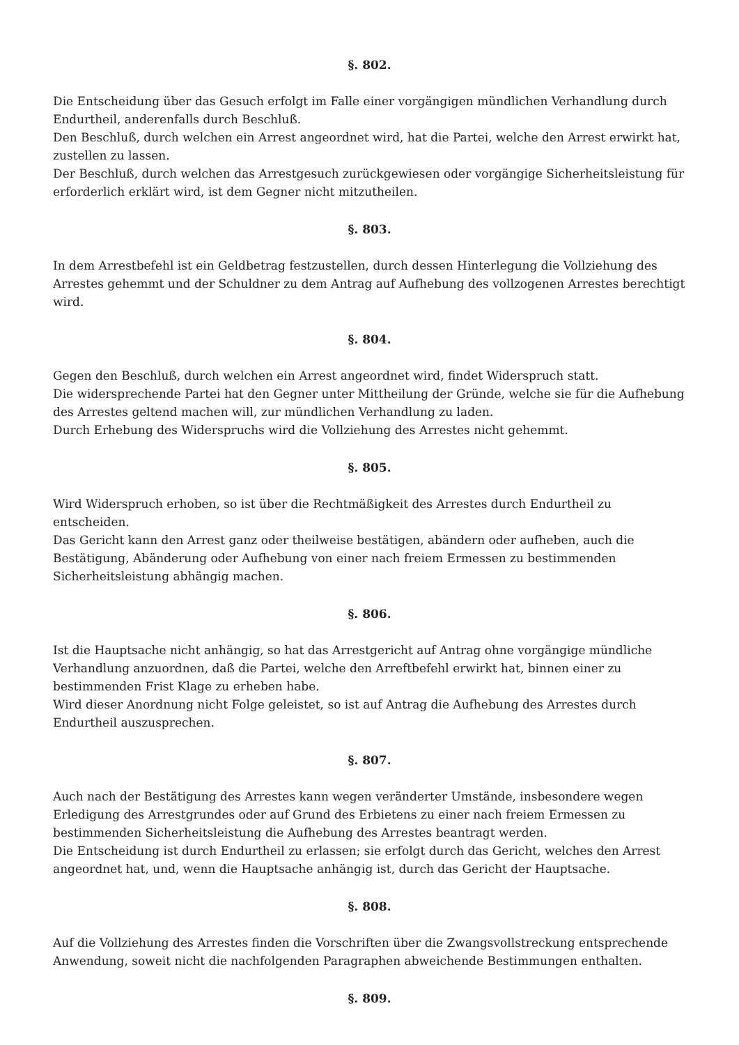§. 802.
Die Entscheidung über das Gesuch erfolgt im Falle einer vorgängigen mündlichen Verhandlung durch Endurtheil, anderenfalls durch Beschluß.
Den Beschluß, durch welchen ein Arrest angeordnet wird, hat die Partei, welche den Arrest erwirkt hat, zustellen zu lassen.
Der Beschluß, durch welchen das Arrestgesuch zurückgewiesen oder vorgängige Sicherheitsleistung für erforderlich erklärt wird, ist dem Gegner nicht mitzutheilen.
§. 803.
In dem Arrestbefehl ist ein Geldbetrag festzustellen, durch dessen Hinterlegung die Vollziehung des Arrestes gehemmt und der Schuldner zu dem Antrag auf Aufhebung des vollzogenen Arrestes berechtigt wird.
§. 804.
Gegen den Beschluß, durch welchen ein Arrest angeordnet wird, findet Widerspruch statt.
Die widersprechende Partei hat den Gegner unter Mittheilung der Gründe, welche sie für die Aufhebung des Arrestes geltend machen will, zur mündlichen Verhandlung zu laden.
Durch Erhebung des Widerspruchs wird die Vollziehung des Arrestes nicht gehemmt.
§. 805.
Wird Widerspruch erhoben, so ist über die Rechtmäßigkeit des Arrestes durch Endurtheil zu entscheiden.
Das Gericht kann den Arrest ganz oder theilweise bestätigen, abändern oder aufheben, auch die Bestätigung, Abänderung oder Aufhebung von einer nach freiem Ermessen zu bestimmenden Sicherheitsleistung abhängig machen.
§. 806.
Ist die Hauptsache nicht anhängig, so hat das Arrestgericht auf Antrag ohne vorgängige mündliche Verhandlung anzuordnen, daß die Partei, welche den Arreftbefehl erwirkt hat, binnen einer zu bestimmenden Frist Klage zu erheben habe.
Wird dieser Anordnung nicht Folge geleistet, so ist auf Antrag die Aufhebung des Arrestes durch Endurtheil auszusprechen.
§. 807.
Auch nach der Bestätigung des Arrestes kann wegen veränderter Umstände, insbesondere wegen Erledigung des Arrestgrundes oder auf Grund des Erbietens zu einer nach freiem Ermessen zu bestimmenden Sicherheitsleistung die Aufhebung des Arrestes beantragt werden.
Die Entscheidung ist durch Endurtheil zu erlassen; sie erfolgt durch das Gericht, welches den Arrest angeordnet hat, und, wenn die Hauptsache anhängig ist, durch das Gericht der Hauptsache.
§. 808.
Auf die Vollziehung des Arrestes finden die Vorschriften über die Zwangsvollstreckung entsprechende Anwendung, soweit nicht die nachfolgenden Paragraphen abweichende Bestimmungen enthalten.
§. 809.